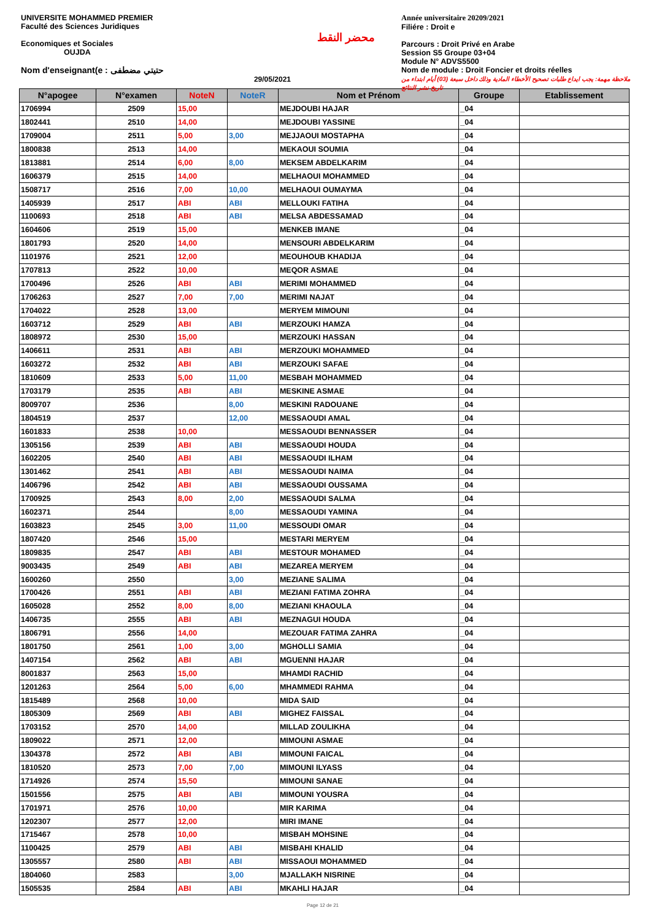UNIVERSITE MOHAMMED PREMIER
Faculté des Sciences Juridiques
Economiques et Sociales
OUJDA
Nom d'enseignant(e : حتيتي مضطفى
29/05/2021
محضر النقط
Année universitaire 20209/2021
Filiére : Droit e
Parcours : Droit Privé en Arabe
Session S5 Groupe 03+04
Module N° ADVS5500
Nom de module : Droit Foncier et droits réelles
ملاحظة مهمة: يجب ايداع طلبات تصحيح الأخطاء المادية وذلك داخل سبعة (03) أيام ابتداء من تاريخ نشر النتائج
| N°apogee | N°examen | NoteN | NoteR | Nom et Prénom | Groupe | Etablissement |
| --- | --- | --- | --- | --- | --- | --- |
| 1706994 | 2509 | 15,00 | | MEJDOUBI HAJAR | _04 | |
| 1802441 | 2510 | 14,00 | | MEJDOUBI YASSINE | _04 | |
| 1709004 | 2511 | 5,00 | 3,00 | MEJJAOUI MOSTAPHA | _04 | |
| 1800838 | 2513 | 14,00 | | MEKAOUI SOUMIA | _04 | |
| 1813881 | 2514 | 6,00 | 8,00 | MEKSEM ABDELKARIM | _04 | |
| 1606379 | 2515 | 14,00 | | MELHAOUI MOHAMMED | _04 | |
| 1508717 | 2516 | 7,00 | 10,00 | MELHAOUI OUMAYMA | _04 | |
| 1405939 | 2517 | ABI | ABI | MELLOUKI FATIHA | _04 | |
| 1100693 | 2518 | ABI | ABI | MELSA ABDESSAMAD | _04 | |
| 1604606 | 2519 | 15,00 | | MENKEB IMANE | _04 | |
| 1801793 | 2520 | 14,00 | | MENSOURI ABDELKARIM | _04 | |
| 1101976 | 2521 | 12,00 | | MEOUHOUB KHADIJA | _04 | |
| 1707813 | 2522 | 10,00 | | MEQOR ASMAE | _04 | |
| 1700496 | 2526 | ABI | ABI | MERIMI MOHAMMED | _04 | |
| 1706263 | 2527 | 7,00 | 7,00 | MERIMI NAJAT | _04 | |
| 1704022 | 2528 | 13,00 | | MERYEM MIMOUNI | _04 | |
| 1603712 | 2529 | ABI | ABI | MERZOUKI HAMZA | _04 | |
| 1808972 | 2530 | 15,00 | | MERZOUKI HASSAN | _04 | |
| 1406611 | 2531 | ABI | ABI | MERZOUKI MOHAMMED | _04 | |
| 1603272 | 2532 | ABI | ABI | MERZOUKI SAFAE | _04 | |
| 1810609 | 2533 | 5,00 | 11,00 | MESBAH MOHAMMED | _04 | |
| 1703179 | 2535 | ABI | ABI | MESKINE ASMAE | _04 | |
| 8009707 | 2536 | | 8,00 | MESKINI RADOUANE | _04 | |
| 1804519 | 2537 | | 12,00 | MESSAOUDI AMAL | _04 | |
| 1601833 | 2538 | 10,00 | | MESSAOUDI BENNASSER | _04 | |
| 1305156 | 2539 | ABI | ABI | MESSAOUDI HOUDA | _04 | |
| 1602205 | 2540 | ABI | ABI | MESSAOUDI ILHAM | _04 | |
| 1301462 | 2541 | ABI | ABI | MESSAOUDI NAIMA | _04 | |
| 1406796 | 2542 | ABI | ABI | MESSAOUDI OUSSAMA | _04 | |
| 1700925 | 2543 | 8,00 | 2,00 | MESSAOUDI SALMA | _04 | |
| 1602371 | 2544 | | 8,00 | MESSAOUDI YAMINA | _04 | |
| 1603823 | 2545 | 3,00 | 11,00 | MESSOUDI OMAR | _04 | |
| 1807420 | 2546 | 15,00 | | MESTARI MERYEM | _04 | |
| 1809835 | 2547 | ABI | ABI | MESTOUR MOHAMED | _04 | |
| 9003435 | 2549 | ABI | ABI | MEZAREA MERYEM | _04 | |
| 1600260 | 2550 | | 3,00 | MEZIANE SALIMA | _04 | |
| 1700426 | 2551 | ABI | ABI | MEZIANI FATIMA ZOHRA | _04 | |
| 1605028 | 2552 | 8,00 | 8,00 | MEZIANI KHAOULA | _04 | |
| 1406735 | 2555 | ABI | ABI | MEZNAGUI HOUDA | _04 | |
| 1806791 | 2556 | 14,00 | | MEZOUAR FATIMA ZAHRA | _04 | |
| 1801750 | 2561 | 1,00 | 3,00 | MGHOLLI SAMIA | _04 | |
| 1407154 | 2562 | ABI | ABI | MGUENNI HAJAR | _04 | |
| 8001837 | 2563 | 15,00 | | MHAMDI RACHID | _04 | |
| 1201263 | 2564 | 5,00 | 6,00 | MHAMMEDI RAHMA | _04 | |
| 1815489 | 2568 | 10,00 | | MIDA SAID | _04 | |
| 1805309 | 2569 | ABI | ABI | MIGHEZ FAISSAL | _04 | |
| 1703152 | 2570 | 14,00 | | MILLAD ZOULIKHA | _04 | |
| 1809022 | 2571 | 12,00 | | MIMOUNI ASMAE | _04 | |
| 1304378 | 2572 | ABI | ABI | MIMOUNI FAICAL | _04 | |
| 1810520 | 2573 | 7,00 | 7,00 | MIMOUNI ILYASS | _04 | |
| 1714926 | 2574 | 15,50 | | MIMOUNI SANAE | _04 | |
| 1501556 | 2575 | ABI | ABI | MIMOUNI YOUSRA | _04 | |
| 1701971 | 2576 | 10,00 | | MIR KARIMA | _04 | |
| 1202307 | 2577 | 12,00 | | MIRI IMANE | _04 | |
| 1715467 | 2578 | 10,00 | | MISBAH MOHSINE | _04 | |
| 1100425 | 2579 | ABI | ABI | MISBAHI KHALID | _04 | |
| 1305557 | 2580 | ABI | ABI | MISSAOUI MOHAMMED | _04 | |
| 1804060 | 2583 | | 3,00 | MJALLAKH NISRINE | _04 | |
| 1505535 | 2584 | ABI | ABI | MKAHLI HAJAR | _04 | |
Page 12 de 21